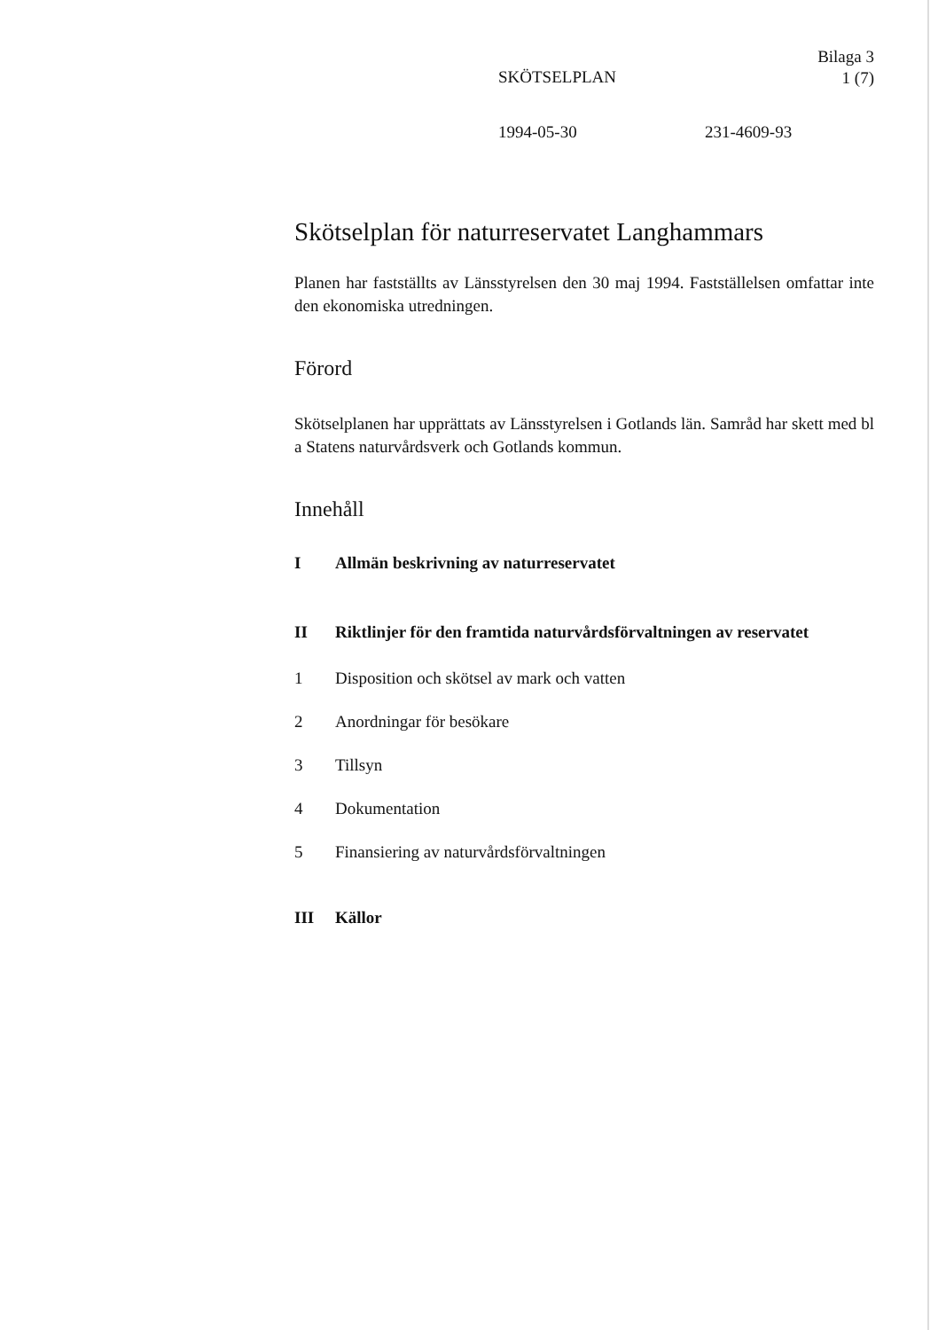Bilaga 3
1 (7)
SKÖTSELPLAN
1994-05-30 231-4609-93
Skötselplan för naturreservatet Langhammars
Planen har fastställts av Länsstyrelsen den 30 maj 1994. Fastställelsen omfattar inte den ekonomiska utredningen.
Förord
Skötselplanen har upprättats av Länsstyrelsen i Gotlands län. Samråd har skett med bl a Statens naturvårdsverk och Gotlands kommun.
Innehåll
I Allmän beskrivning av naturreservatet
II Riktlinjer för den framtida naturvårdsförvaltningen av reservatet
1 Disposition och skötsel av mark och vatten
2 Anordningar för besökare
3 Tillsyn
4 Dokumentation
5 Finansiering av naturvårdsförvaltningen
III Källor